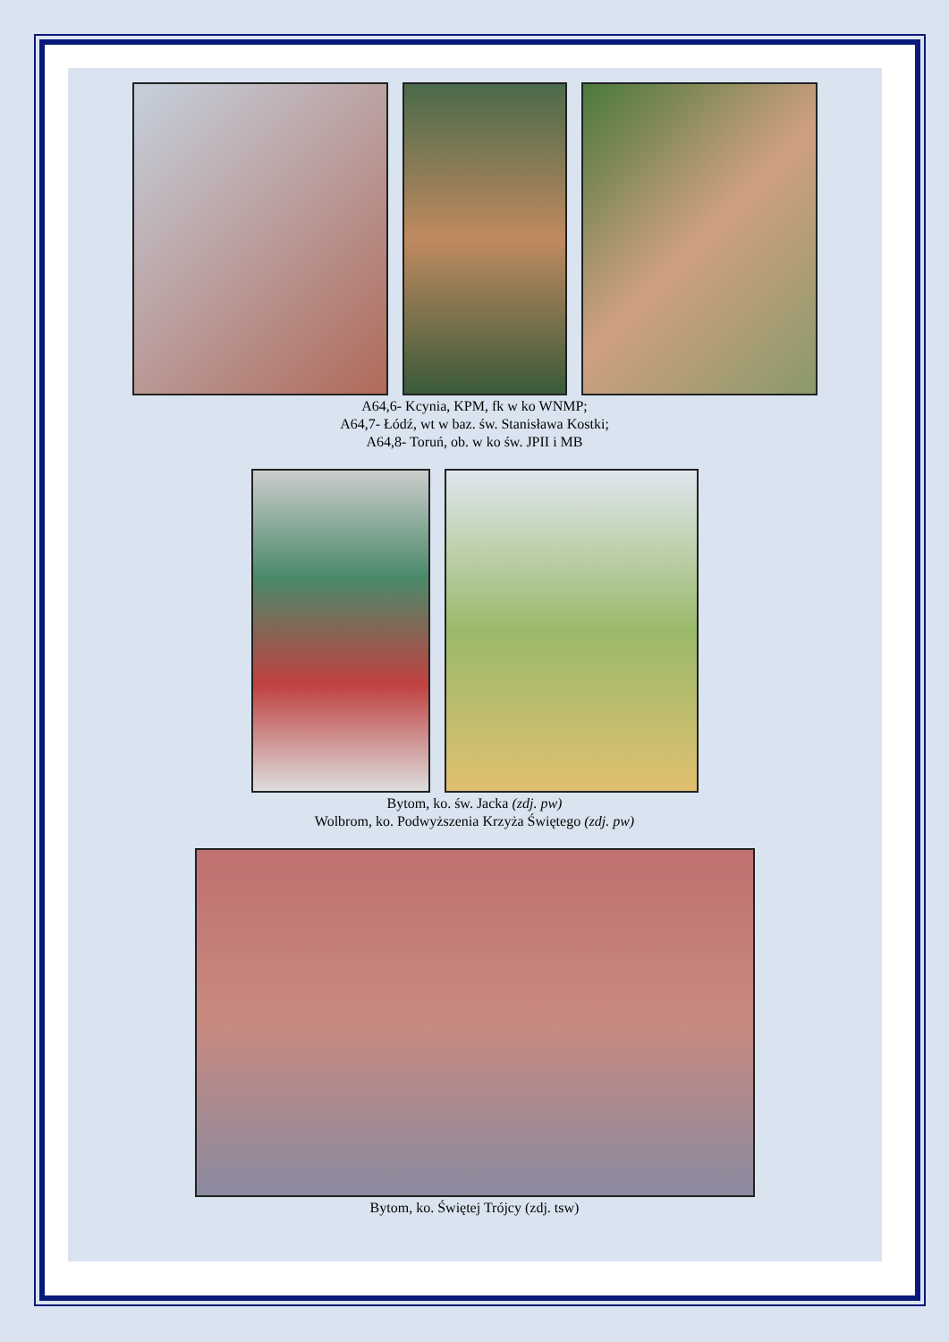A64,6- Kcynia, KPM, fk w ko WNMP;
A64,7- Łódź, wt w baz. św. Stanisława Kostki;
A64,8- Toruń, ob. w ko św. JPII i MB
Bytom, ko. św. Jacka (zdj. pw)
Wolbrom, ko. Podwyższenia Krzyża Świętego (zdj. pw)
Bytom, ko. Świętej Trójcy (zdj. tsw)